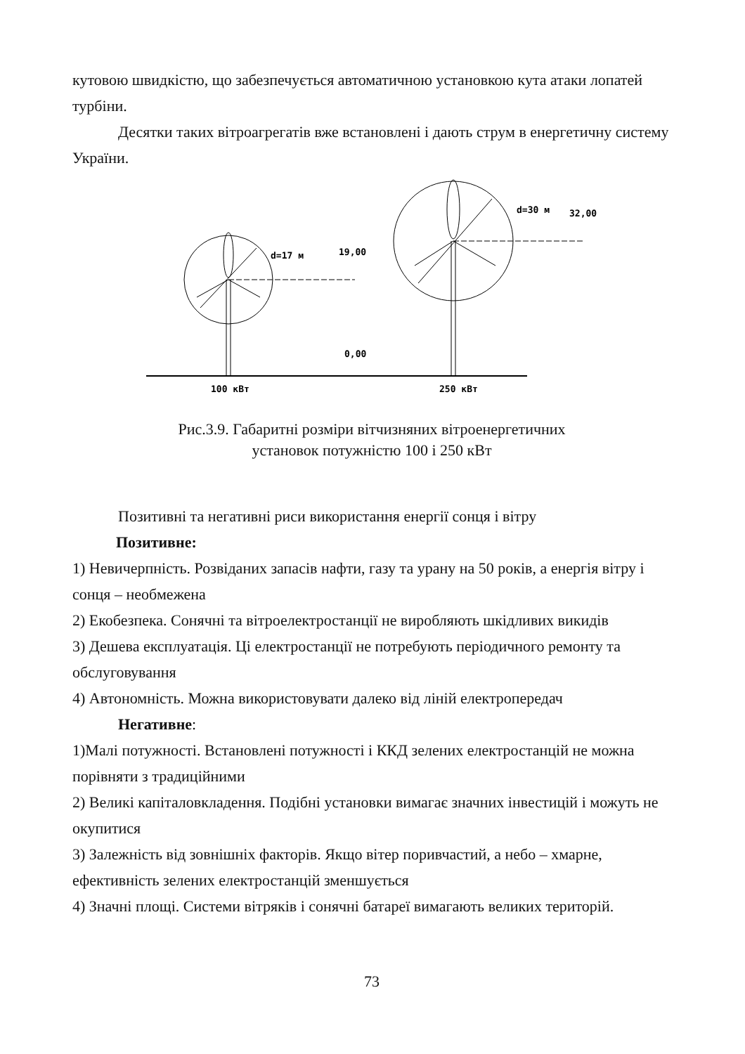кутовою швидкістю, що забезпечується автоматичною установкою кута атаки лопатей турбіни.
Десятки таких вітроагрегатів вже встановлені і дають струм в енергетичну систему України.
d=17 м
19,00
0,00
d=30 м
32,00
100 кВт
250 кВт
Рис.3.9. Габаритні розміри вітчизняних вітроенергетичних
установок потужністю 100 і 250 кВт
Позитивні та негативні риси використання енергії сонця і вітру
Позитивне:
1) Невичерпність. Розвіданих запасів нафти, газу та урану на 50 років, а енергія вітру і сонця – необмежена
2) Екобезпека. Сонячні та вітроелектростанції не виробляють шкідливих викидів
3) Дешева експлуатація. Ці електростанції не потребують періодичного ремонту та обслуговування
4) Автономність. Можна використовувати далеко від ліній електропередач
Негативне:
1)Малі потужності. Встановлені потужності і ККД зелених електростанцій не можна порівняти з традиційними
2) Великі капіталовкладення. Подібні установки вимагає значних інвестицій і можуть не окупитися
3) Залежність від зовнішніх факторів. Якщо вітер поривчастий, а небо – хмарне, ефективність зелених електростанцій зменшується
4) Значні площі. Системи вітряків і сонячні батареї вимагають великих територій.
73